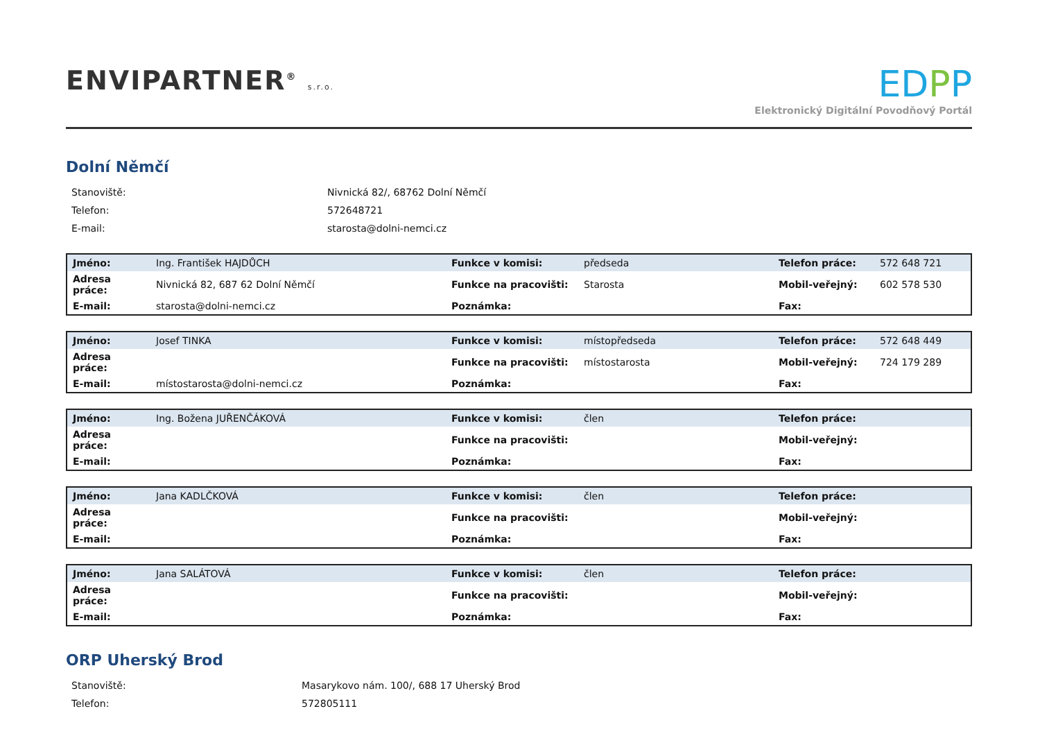ENVIPARTNER<sup>®</sup> s.r.o.
EDPP
Elektronický Digitální Povodňový Portál
Dolní Němčí
| Stanoviště: | Nivnická 82/, 68762 Dolní Němčí |
| Telefon: | 572648721 |
| E-mail: | starosta@dolni-nemci.cz |
| Jméno: | Ing. František HAJDŮCH | Funkce v komisi: | předseda | Telefon práce: | 572 648 721 |
| Adresa práce: | Nivnická 82, 687 62 Dolní Němčí | Funkce na pracovišti: | Starosta | Mobil-veřejný: | 602 578 530 |
| E-mail: | starosta@dolni-nemci.cz | Poznámka: | | Fax: | |
| Jméno: | Josef TINKA | Funkce v komisi: | místopředseda | Telefon práce: | 572 648 449 |
| Adresa práce: | | Funkce na pracovišti: | místostarosta | Mobil-veřejný: | 724 179 289 |
| E-mail: | místostarosta@dolni-nemci.cz | Poznámka: | | Fax: | |
| Jméno: | Ing. Božena JUŘENČÁKOVÁ | Funkce v komisi: | člen | Telefon práce: | |
| Adresa práce: | | Funkce na pracovišti: | | Mobil-veřejný: | |
| E-mail: | | Poznámka: | | Fax: | |
| Jméno: | Jana KADLČKOVÁ | Funkce v komisi: | člen | Telefon práce: | |
| Adresa práce: | | Funkce na pracovišti: | | Mobil-veřejný: | |
| E-mail: | | Poznámka: | | Fax: | |
| Jméno: | Jana SALÁTOVÁ | Funkce v komisi: | člen | Telefon práce: | |
| Adresa práce: | | Funkce na pracovišti: | | Mobil-veřejný: | |
| E-mail: | | Poznámka: | | Fax: | |
ORP Uherský Brod
| Stanoviště: | Masarykovo nám. 100/, 688 17 Uherský Brod |
| Telefon: | 572805111 |